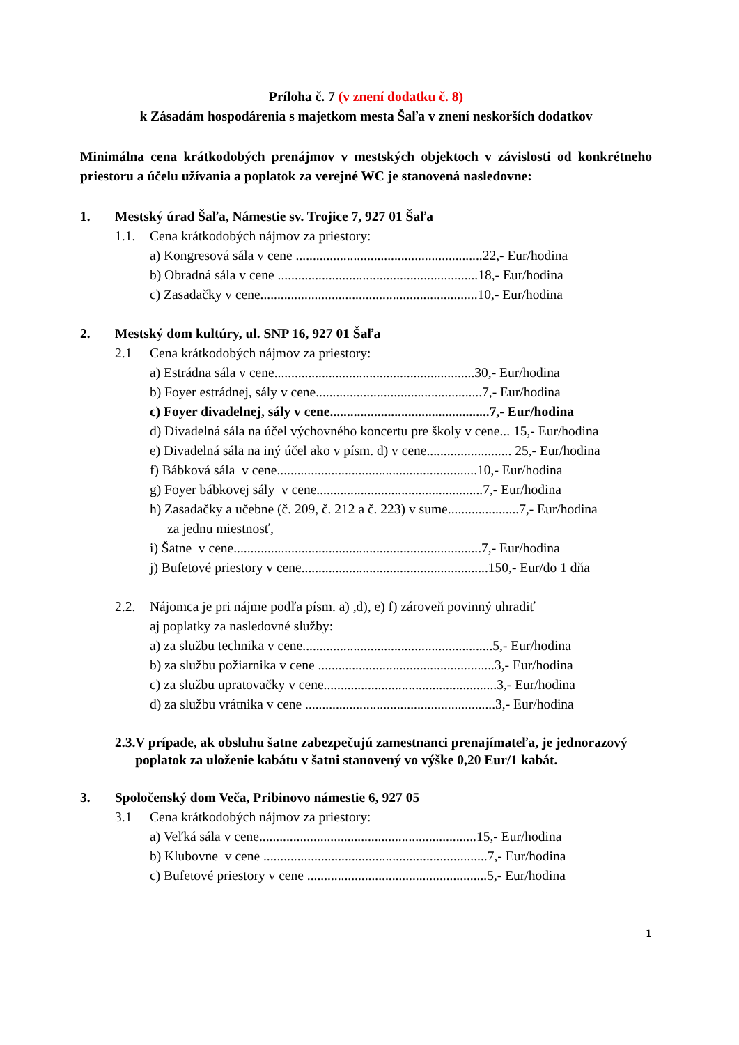Príloha č. 7 (v znení dodatku č. 8)
k Zásadám hospodárenia s majetkom mesta Šaľa v znení neskorších dodatkov
Minimálna cena krátkodobých prenájmov v mestských objektoch v závislosti od konkrétneho priestoru a účelu užívania a poplatok za verejné WC je stanovená nasledovne:
1. Mestský úrad Šaľa, Námestie sv. Trojice 7, 927 01 Šaľa
1.1. Cena krátkodobých nájmov za priestory:
a) Kongresová sála v cene .......................................................22,- Eur/hodina
b) Obradná sála v cene ...........................................................18,- Eur/hodina
c) Zasadačky v cene................................................................10,- Eur/hodina
2. Mestský dom kultúry, ul. SNP 16, 927 01 Šaľa
2.1 Cena krátkodobých nájmov za priestory:
a) Estrádna sála v cene...........................................................30,- Eur/hodina
b) Foyer estrádnej, sály v cene.................................................7,- Eur/hodina
c) Foyer divadelnej, sály v cene...............................................7,- Eur/hodina
d) Divadelná sála na účel výchovného koncertu pre školy v cene... 15,- Eur/hodina
e) Divadelná sála na iný účel ako v písm. d) v cene......................... 25,- Eur/hodina
f) Bábková sála v cene...........................................................10,- Eur/hodina
g) Foyer bábkovej sály v cene.................................................7,- Eur/hodina
h) Zasadačky a učebne (č. 209, č. 212 a č. 223) v sume.....................7,- Eur/hodina
za jednu miestnosť,
i) Šatne v cene.........................................................................7,- Eur/hodina
j) Bufetové priestory v cene.......................................................150,- Eur/do 1 dňa
2.2. Nájomca je pri nájme podľa písm. a) ,d), e) f) zároveň povinný uhradiť
aj poplatky za nasledovné služby:
a) za službu technika v cene........................................................5,- Eur/hodina
b) za službu požiarnika v cene ....................................................3,- Eur/hodina
c) za službu upratovačky v cene...................................................3,- Eur/hodina
d) za službu vrátnika v cene ........................................................3,- Eur/hodina
2.3. V prípade, ak obsluhu šatne zabezpečujú zamestnanci prenajímateľa, je jednorazový poplatok za uloženie kabátu v šatni stanovený vo výške 0,20 Eur/1 kabát.
3. Spoločenský dom Veča, Pribinovo námestie 6, 927 05
3.1 Cena krátkodobých nájmov za priestory:
a) Veľká sála v cene................................................................15,- Eur/hodina
b) Klubovne v cene ..................................................................7,- Eur/hodina
c) Bufetové priestory v cene .....................................................5,- Eur/hodina
1